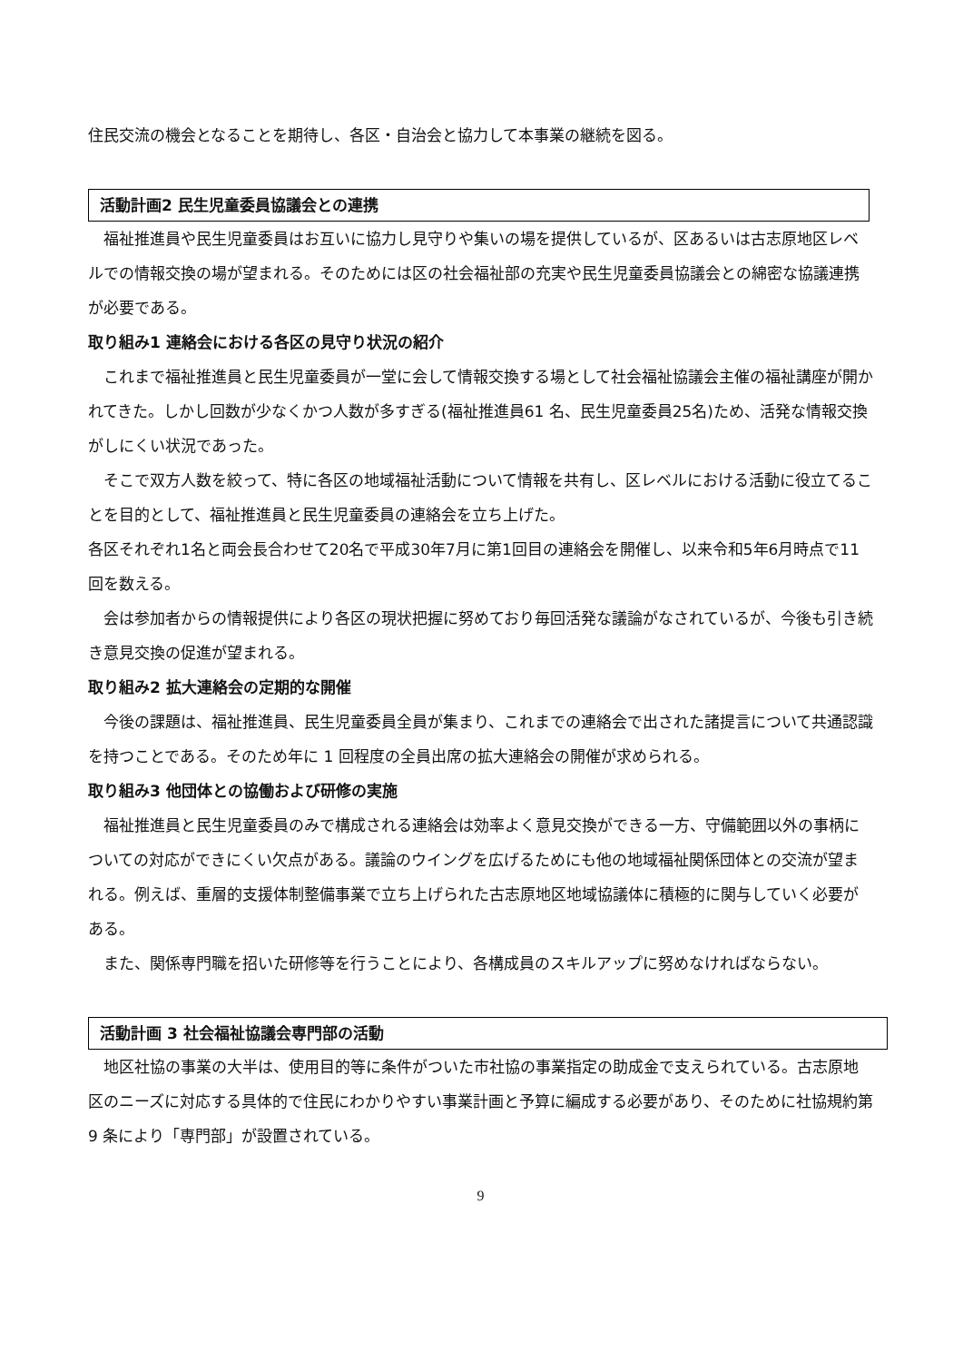住民交流の機会となることを期待し、各区・自治会と協力して本事業の継続を図る。
活動計画2 民生児童委員協議会との連携
福祉推進員や民生児童委員はお互いに協力し見守りや集いの場を提供しているが、区あるいは古志原地区レベルでの情報交換の場が望まれる。そのためには区の社会福祉部の充実や民生児童委員協議会との綿密な協議連携が必要である。
取り組み1 連絡会における各区の見守り状況の紹介
これまで福祉推進員と民生児童委員が一堂に会して情報交換する場として社会福祉協議会主催の福祉講座が開かれてきた。しかし回数が少なくかつ人数が多すぎる(福祉推進員61 名、民生児童委員25名)ため、活発な情報交換がしにくい状況であった。
そこで双方人数を絞って、特に各区の地域福祉活動について情報を共有し、区レベルにおける活動に役立てることを目的として、福祉推進員と民生児童委員の連絡会を立ち上げた。
各区それぞれ1名と両会長合わせて20名で平成30年7月に第1回目の連絡会を開催し、以来令和5年6月時点で11回を数える。
会は参加者からの情報提供により各区の現状把握に努めており毎回活発な議論がなされているが、今後も引き続き意見交換の促進が望まれる。
取り組み2 拡大連絡会の定期的な開催
今後の課題は、福祉推進員、民生児童委員全員が集まり、これまでの連絡会で出された諸提言について共通認識を持つことである。そのため年に 1 回程度の全員出席の拡大連絡会の開催が求められる。
取り組み3 他団体との協働および研修の実施
福祉推進員と民生児童委員のみで構成される連絡会は効率よく意見交換ができる一方、守備範囲以外の事柄についての対応ができにくい欠点がある。議論のウイングを広げるためにも他の地域福祉関係団体との交流が望まれる。例えば、重層的支援体制整備事業で立ち上げられた古志原地区地域協議体に積極的に関与していく必要がある。
また、関係専門職を招いた研修等を行うことにより、各構成員のスキルアップに努めなければならない。
活動計画 3 社会福祉協議会専門部の活動
地区社協の事業の大半は、使用目的等に条件がついた市社協の事業指定の助成金で支えられている。古志原地区のニーズに対応する具体的で住民にわかりやすい事業計画と予算に編成する必要があり、そのために社協規約第 9 条により「専門部」が設置されている。
9